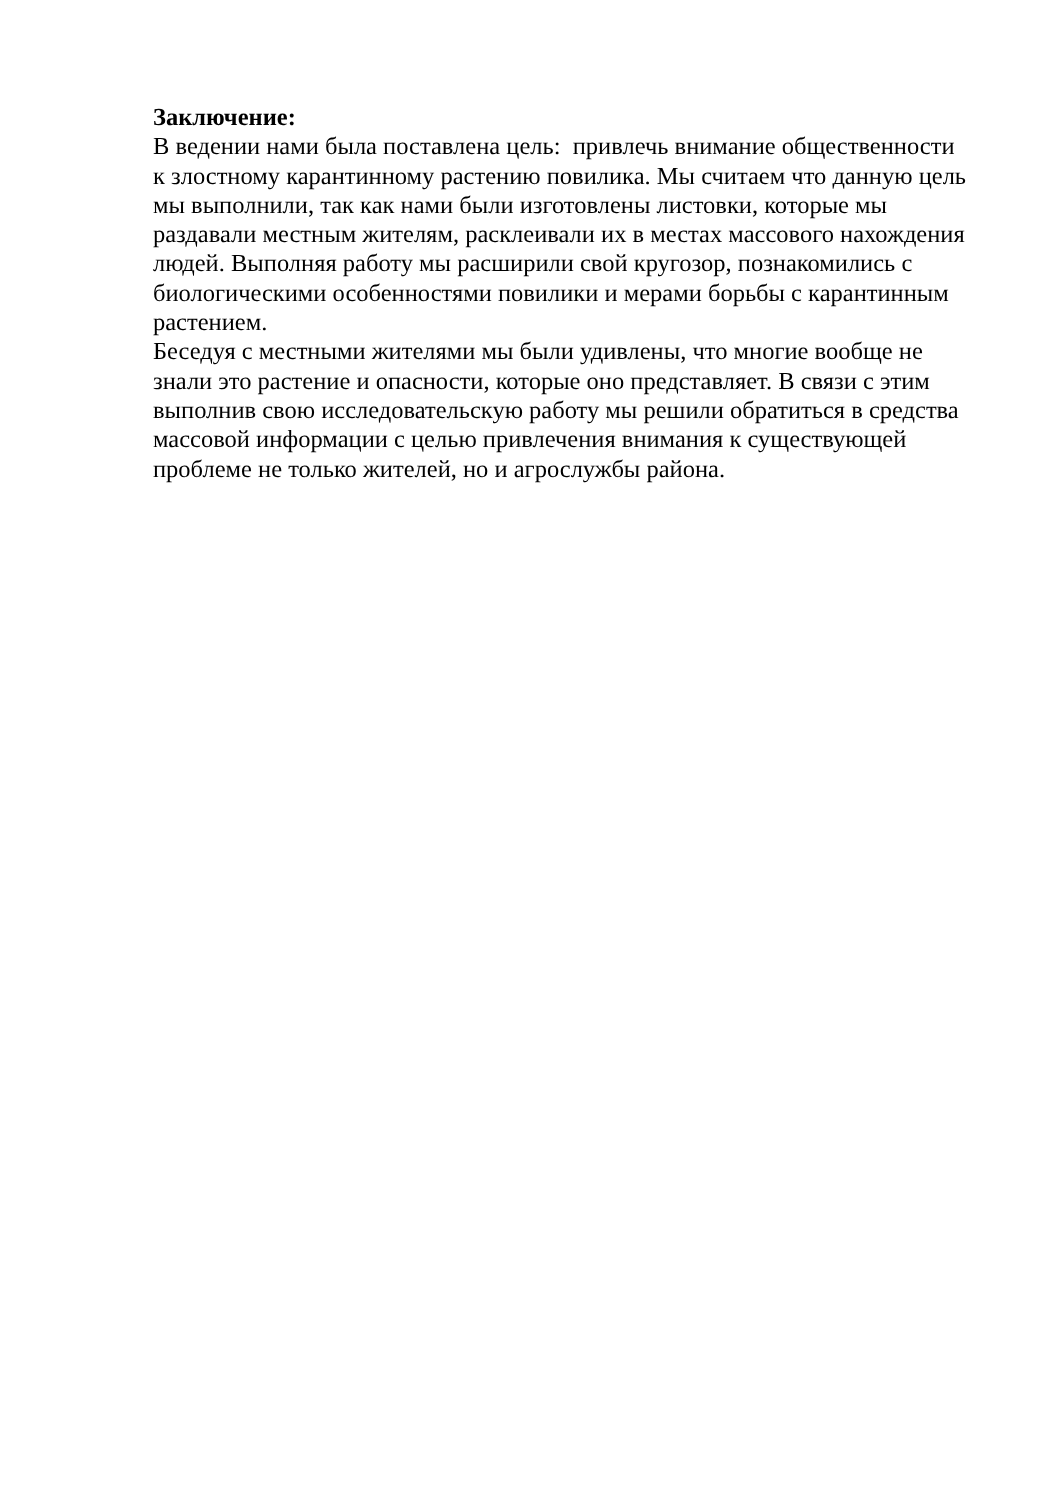Заключение:
В ведении нами была поставлена цель: привлечь внимание общественности
к злостному карантинному растению повилика. Мы считаем что данную цель
мы выполнили, так как нами были изготовлены листовки, которые мы
раздавали местным жителям, расклеивали их в местах массового нахождения
людей. Выполняя работу мы расширили свой кругозор, познакомились с
биологическими особенностями повилики и мерами борьбы с карантинным
растением.
Беседуя с местными жителями мы были удивлены, что многие вообще не
знали это растение и опасности, которые оно представляет. В связи с этим
выполнив свою исследовательскую работу мы решили обратиться в средства
массовой информации с целью привлечения внимания к существующей
проблеме не только жителей, но и агрослужбы района.